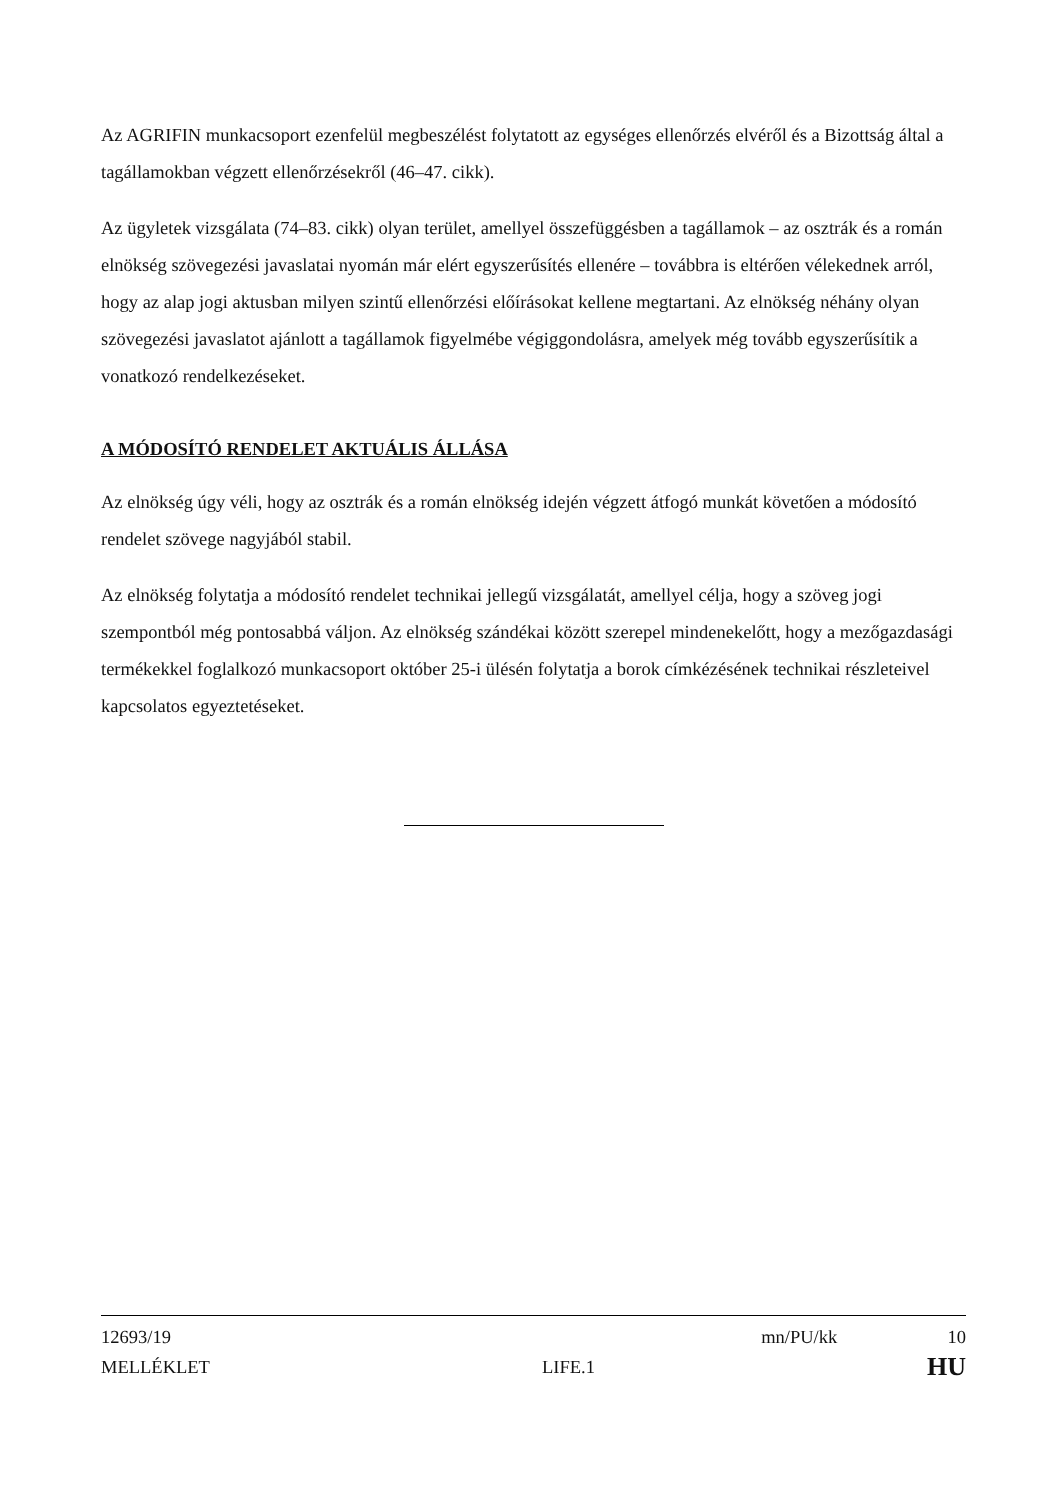Az AGRIFIN munkacsoport ezenfelül megbeszélést folytatott az egységes ellenőrzés elvéről és a Bizottság által a tagállamokban végzett ellenőrzésekről (46–47. cikk).
Az ügyletek vizsgálata (74–83. cikk) olyan terület, amellyel összefüggésben a tagállamok – az osztrák és a román elnökség szövegezési javaslatai nyomán már elért egyszerűsítés ellenére – továbbra is eltérően vélekednek arról, hogy az alap jogi aktusban milyen szintű ellenőrzési előírásokat kellene megtartani. Az elnökség néhány olyan szövegezési javaslatot ajánlott a tagállamok figyelmébe végiggondolásra, amelyek még tovább egyszerűsítik a vonatkozó rendelkezéseket.
A MÓDOSÍTÓ RENDELET AKTUÁLIS ÁLLÁSA
Az elnökség úgy véli, hogy az osztrák és a román elnökség idején végzett átfogó munkát követően a módosító rendelet szövege nagyjából stabil.
Az elnökség folytatja a módosító rendelet technikai jellegű vizsgálatát, amellyel célja, hogy a szöveg jogi szempontból még pontosabbá váljon. Az elnökség szándékai között szerepel mindenekelőtt, hogy a mezőgazdasági termékekkel foglalkozó munkacsoport október 25-i ülésén folytatja a borok címkézésének technikai részleteivel kapcsolatos egyeztetéseket.
12693/19 mn/PU/kk 10
MELLÉKLET LIFE.1 HU